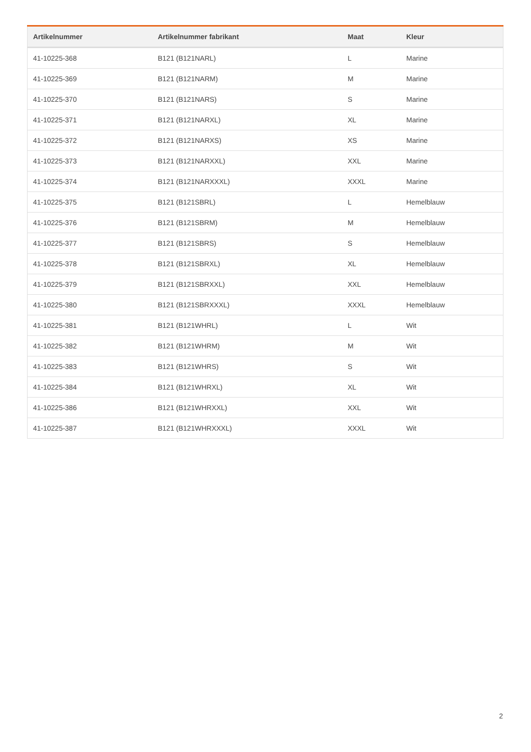| Artikelnummer | Artikelnummer fabrikant | Maat | Kleur |
| --- | --- | --- | --- |
| 41-10225-368 | B121 (B121NARL) | L | Marine |
| 41-10225-369 | B121 (B121NARM) | M | Marine |
| 41-10225-370 | B121 (B121NARS) | S | Marine |
| 41-10225-371 | B121 (B121NARXL) | XL | Marine |
| 41-10225-372 | B121 (B121NARXS) | XS | Marine |
| 41-10225-373 | B121 (B121NARXXL) | XXL | Marine |
| 41-10225-374 | B121 (B121NARXXXL) | XXXL | Marine |
| 41-10225-375 | B121 (B121SBRL) | L | Hemelblauw |
| 41-10225-376 | B121 (B121SBRM) | M | Hemelblauw |
| 41-10225-377 | B121 (B121SBRS) | S | Hemelblauw |
| 41-10225-378 | B121 (B121SBRXL) | XL | Hemelblauw |
| 41-10225-379 | B121 (B121SBRXXL) | XXL | Hemelblauw |
| 41-10225-380 | B121 (B121SBRXXXL) | XXXL | Hemelblauw |
| 41-10225-381 | B121 (B121WHRL) | L | Wit |
| 41-10225-382 | B121 (B121WHRM) | M | Wit |
| 41-10225-383 | B121 (B121WHRS) | S | Wit |
| 41-10225-384 | B121 (B121WHRXL) | XL | Wit |
| 41-10225-386 | B121 (B121WHRXXL) | XXL | Wit |
| 41-10225-387 | B121 (B121WHRXXXL) | XXXL | Wit |
2